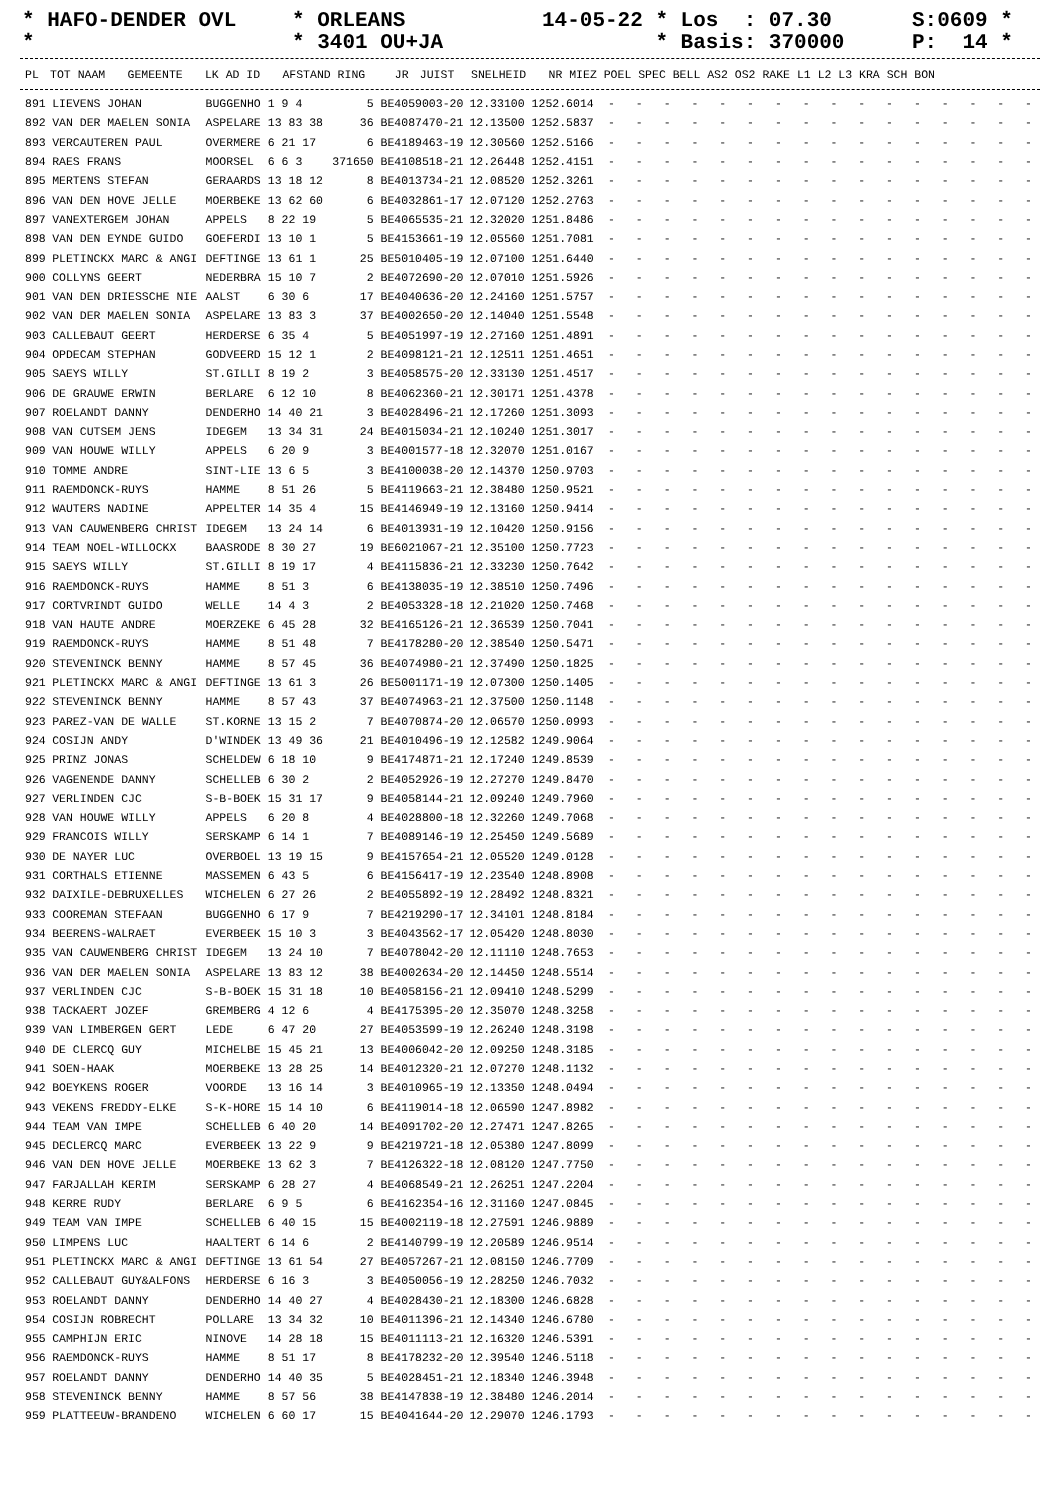* HAFO-DENDER OVL *
* ORLEANS * 3401 OU+JA
14-05-22 * Los : 07.30 * Basis: 370000
S:0609 * P: 14 *
| PL | TOT NAAM | GEMEENTE | LK AD ID | AFSTAND RING | JR | JUIST | SNELHEID | NR MIEZ POEL SPEC BELL AS2 OS2 RAKE L1 L2 L3 KRA SCH BON |
| --- | --- | --- | --- | --- | --- | --- | --- | --- |
| 891 | LIEVENS JOHAN | BUGGENHO | 1 9 4 | 5 BE4059003-20 | 12.33100 | 1252.6014 | - - - - - - - - - - - - - - - - |
| 892 | VAN DER MAELEN SONIA | ASPELARE | 13 83 38 | 36 BE4087470-21 | 12.13500 | 1252.5837 | - - - - - - - - - - - - - - - - |
| 893 | VERCAUTEREN PAUL | OVERMERE | 6 21 17 | 6 BE4189463-19 | 12.30560 | 1252.5166 | - - - - - - - - - - - - - - - - |
| 894 | RAES FRANS | MOORSEL | 6 6 3 | 371650 BE4108518-21 | 12.26448 | 1252.4151 | - - - - - - - - - - - - - - - - |
| 895 | MERTENS STEFAN | GERAARDS | 13 18 12 | 8 BE4013734-21 | 12.08520 | 1252.3261 | - - - - - - - - - - - - - - - - |
| 896 | VAN DEN HOVE JELLE | MOERBEKE | 13 62 60 | 6 BE4032861-17 | 12.07120 | 1252.2763 | - - - - - - - - - - - - - - - - |
| 897 | VANEXTERGEM JOHAN | APPELS | 8 22 19 | 5 BE4065535-21 | 12.32020 | 1251.8486 | - - - - - - - - - - - - - - - - |
| 898 | VAN DEN EYNDE GUIDO | GOEFERDI | 13 10 1 | 5 BE4153661-19 | 12.05560 | 1251.7081 | - - - - - - - - - - - - - - - - |
| 899 | PLETINCKX MARC & ANGI | DEFTINGE | 13 61 1 | 25 BE5010405-19 | 12.07100 | 1251.6440 | - - - - - - - - - - - - - - - - |
| 900 | COLLYNS GEERT | NEDERBRA | 15 10 7 | 2 BE4072690-20 | 12.07010 | 1251.5926 | - - - - - - - - - - - - - - - - |
| 901 | VAN DEN DRIESSCHE NIE | AALST | 6 30 6 | 17 BE4040636-20 | 12.24160 | 1251.5757 | - - - - - - - - - - - - - - - - |
| 902 | VAN DER MAELEN SONIA | ASPELARE | 13 83 3 | 37 BE4002650-20 | 12.14040 | 1251.5548 | - - - - - - - - - - - - - - - - |
| 903 | CALLEBAUT GEERT | HERDERSE | 6 35 4 | 5 BE4051997-19 | 12.27160 | 1251.4891 | - - - - - - - - - - - - - - - - |
| 904 | OPDECAM STEPHAN | GODVEERD | 15 12 1 | 2 BE4098121-21 | 12.12511 | 1251.4651 | - - - - - - - - - - - - - - - - |
| 905 | SAEYS WILLY | ST.GILLI | 8 19 2 | 3 BE4058575-20 | 12.33130 | 1251.4517 | - - - - - - - - - - - - - - - - |
| 906 | DE GRAUWE ERWIN | BERLARE | 6 12 10 | 8 BE4062360-21 | 12.30171 | 1251.4378 | - - - - - - - - - - - - - - - - |
| 907 | ROELANDT DANNY | DENDERHO | 14 40 21 | 3 BE4028496-21 | 12.17260 | 1251.3093 | - - - - - - - - - - - - - - - - |
| 908 | VAN CUTSEM JENS | IDEGEM | 13 34 31 | 24 BE4015034-21 | 12.10240 | 1251.3017 | - - - - - - - - - - - - - - - - |
| 909 | VAN HOUWE WILLY | APPELS | 6 20 9 | 3 BE4001577-18 | 12.32070 | 1251.0167 | - - - - - - - - - - - - - - - - |
| 910 | TOMME ANDRE | SINT-LIE | 13 6 5 | 3 BE4100038-20 | 12.14370 | 1250.9703 | - - - - - - - - - - - - - - - - |
| 911 | RAEMDONCK-RUYS | HAMME | 8 51 26 | 5 BE4119663-21 | 12.38480 | 1250.9521 | - - - - - - - - - - - - - - - - |
| 912 | WAUTERS NADINE | APPELTER | 14 35 4 | 15 BE4146949-19 | 12.13160 | 1250.9414 | - - - - - - - - - - - - - - - - |
| 913 | VAN CAUWENBERG CHRIST | IDEGEM | 13 24 14 | 6 BE4013931-19 | 12.10420 | 1250.9156 | - - - - - - - - - - - - - - - - |
| 914 | TEAM NOEL-WILLOCKX | BAASRODE | 8 30 27 | 19 BE6021067-21 | 12.35100 | 1250.7723 | - - - - - - - - - - - - - - - - |
| 915 | SAEYS WILLY | ST.GILLI | 8 19 17 | 4 BE4115836-21 | 12.33230 | 1250.7642 | - - - - - - - - - - - - - - - - |
| 916 | RAEMDONCK-RUYS | HAMME | 8 51 3 | 6 BE4138035-19 | 12.38510 | 1250.7496 | - - - - - - - - - - - - - - - - |
| 917 | CORTVRINDT GUIDO | WELLE | 14 4 3 | 2 BE4053328-18 | 12.21020 | 1250.7468 | - - - - - - - - - - - - - - - - |
| 918 | VAN HAUTE ANDRE | MOERZEKE | 6 45 28 | 32 BE4165126-21 | 12.36539 | 1250.7041 | - - - - - - - - - - - - - - - - |
| 919 | RAEMDONCK-RUYS | HAMME | 8 51 48 | 7 BE4178280-20 | 12.38540 | 1250.5471 | - - - - - - - - - - - - - - - - |
| 920 | STEVENINCK BENNY | HAMME | 8 57 45 | 36 BE4074980-21 | 12.37490 | 1250.1825 | - - - - - - - - - - - - - - - - |
| 921 | PLETINCKX MARC & ANGI | DEFTINGE | 13 61 3 | 26 BE5001171-19 | 12.07300 | 1250.1405 | - - - - - - - - - - - - - - - - |
| 922 | STEVENINCK BENNY | HAMME | 8 57 43 | 37 BE4074963-21 | 12.37500 | 1250.1148 | - - - - - - - - - - - - - - - - |
| 923 | PAREZ-VAN DE WALLE | ST.KORNE | 13 15 2 | 7 BE4070874-20 | 12.06570 | 1250.0993 | - - - - - - - - - - - - - - - - |
| 924 | COSIJN ANDY | D'WINDEK | 13 49 36 | 21 BE4010496-19 | 12.12582 | 1249.9064 | - - - - - - - - - - - - - - - - |
| 925 | PRINZ JONAS | SCHELDEW | 6 18 10 | 9 BE4174871-21 | 12.17240 | 1249.8539 | - - - - - - - - - - - - - - - - |
| 926 | VAGENENDE DANNY | SCHELLEB | 6 30 2 | 2 BE4052926-19 | 12.27270 | 1249.8470 | - - - - - - - - - - - - - - - - |
| 927 | VERLINDEN CJC | S-B-BOEK | 15 31 17 | 9 BE4058144-21 | 12.09240 | 1249.7960 | - - - - - - - - - - - - - - - - |
| 928 | VAN HOUWE WILLY | APPELS | 6 20 8 | 4 BE4028800-18 | 12.32260 | 1249.7068 | - - - - - - - - - - - - - - - - |
| 929 | FRANCOIS WILLY | SERSKAMP | 6 14 1 | 7 BE4089146-19 | 12.25450 | 1249.5689 | - - - - - - - - - - - - - - - - |
| 930 | DE NAYER LUC | OVERBOEL | 13 19 15 | 9 BE4157654-21 | 12.05520 | 1249.0128 | - - - - - - - - - - - - - - - - |
| 931 | CORTHALS ETIENNE | MASSEMEN | 6 43 5 | 6 BE4156417-19 | 12.23540 | 1248.8908 | - - - - - - - - - - - - - - - - |
| 932 | DAIXILE-DEBRUXELLES | WICHELEN | 6 27 26 | 2 BE4055892-19 | 12.28492 | 1248.8321 | - - - - - - - - - - - - - - - - |
| 933 | COOREMAN STEFAAN | BUGGENHO | 6 17 9 | 7 BE4219290-17 | 12.34101 | 1248.8184 | - - - - - - - - - - - - - - - - |
| 934 | BEERENS-WALRAET | EVERBEEK | 15 10 3 | 3 BE4043562-17 | 12.05420 | 1248.8030 | - - - - - - - - - - - - - - - - |
| 935 | VAN CAUWENBERG CHRIST | IDEGEM | 13 24 10 | 7 BE4078042-20 | 12.11110 | 1248.7653 | - - - - - - - - - - - - - - - - |
| 936 | VAN DER MAELEN SONIA | ASPELARE | 13 83 12 | 38 BE4002634-20 | 12.14450 | 1248.5514 | - - - - - - - - - - - - - - - - |
| 937 | VERLINDEN CJC | S-B-BOEK | 15 31 18 | 10 BE4058156-21 | 12.09410 | 1248.5299 | - - - - - - - - - - - - - - - - |
| 938 | TACKAERT JOZEF | GREMBERG | 4 12 6 | 4 BE4175395-20 | 12.35070 | 1248.3258 | - - - - - - - - - - - - - - - - |
| 939 | VAN LIMBERGEN GERT | LEDE | 6 47 20 | 27 BE4053599-19 | 12.26240 | 1248.3198 | - - - - - - - - - - - - - - - - |
| 940 | DE CLERCQ GUY | MICHELBE | 15 45 21 | 13 BE4006042-20 | 12.09250 | 1248.3185 | - - - - - - - - - - - - - - - - |
| 941 | SOEN-HAAK | MOERBEKE | 13 28 25 | 14 BE4012320-21 | 12.07270 | 1248.1132 | - - - - - - - - - - - - - - - - |
| 942 | BOEYKENS ROGER | VOORDE | 13 16 14 | 3 BE4010965-19 | 12.13350 | 1248.0494 | - - - - - - - - - - - - - - - - |
| 943 | VEKENS FREDDY-ELKE | S-K-HORE | 15 14 10 | 6 BE4119014-18 | 12.06590 | 1247.8982 | - - - - - - - - - - - - - - - - |
| 944 | TEAM VAN IMPE | SCHELLEB | 6 40 20 | 14 BE4091702-20 | 12.27471 | 1247.8265 | - - - - - - - - - - - - - - - - |
| 945 | DECLERCQ MARC | EVERBEEK | 13 22 9 | 9 BE4219721-18 | 12.05380 | 1247.8099 | - - - - - - - - - - - - - - - - |
| 946 | VAN DEN HOVE JELLE | MOERBEKE | 13 62 3 | 7 BE4126322-18 | 12.08120 | 1247.7750 | - - - - - - - - - - - - - - - - |
| 947 | FARJALLAH KERIM | SERSKAMP | 6 28 27 | 4 BE4068549-21 | 12.26251 | 1247.2204 | - - - - - - - - - - - - - - - - |
| 948 | KERRE RUDY | BERLARE | 6 9 5 | 6 BE4162354-16 | 12.31160 | 1247.0845 | - - - - - - - - - - - - - - - - |
| 949 | TEAM VAN IMPE | SCHELLEB | 6 40 15 | 15 BE4002119-18 | 12.27591 | 1246.9889 | - - - - - - - - - - - - - - - - |
| 950 | LIMPENS LUC | HAALTERT | 6 14 6 | 2 BE4140799-19 | 12.20589 | 1246.9514 | - - - - - - - - - - - - - - - - |
| 951 | PLETINCKX MARC & ANGI | DEFTINGE | 13 61 54 | 27 BE4057267-21 | 12.08150 | 1246.7709 | - - - - - - - - - - - - - - - - |
| 952 | CALLEBAUT GUY&ALFONS | HERDERSE | 6 16 3 | 3 BE4050056-19 | 12.28250 | 1246.7032 | - - - - - - - - - - - - - - - - |
| 953 | ROELANDT DANNY | DENDERHO | 14 40 27 | 4 BE4028430-21 | 12.18300 | 1246.6828 | - - - - - - - - - - - - - - - - |
| 954 | COSIJN ROBRECHT | POLLARE | 13 34 32 | 10 BE4011396-21 | 12.14340 | 1246.6780 | - - - - - - - - - - - - - - - - |
| 955 | CAMPHIJN ERIC | NINOVE | 14 28 18 | 15 BE4011113-21 | 12.16320 | 1246.5391 | - - - - - - - - - - - - - - - - |
| 956 | RAEMDONCK-RUYS | HAMME | 8 51 17 | 8 BE4178232-20 | 12.39540 | 1246.5118 | - - - - - - - - - - - - - - - - |
| 957 | ROELANDT DANNY | DENDERHO | 14 40 35 | 5 BE4028451-21 | 12.18340 | 1246.3948 | - - - - - - - - - - - - - - - - |
| 958 | STEVENINCK BENNY | HAMME | 8 57 56 | 38 BE4147838-19 | 12.38480 | 1246.2014 | - - - - - - - - - - - - - - - - |
| 959 | PLATTEEUW-BRANDENO | WICHELEN | 6 60 17 | 15 BE4041644-20 | 12.29070 | 1246.1793 | - - - - - - - - - - - - - - - - |